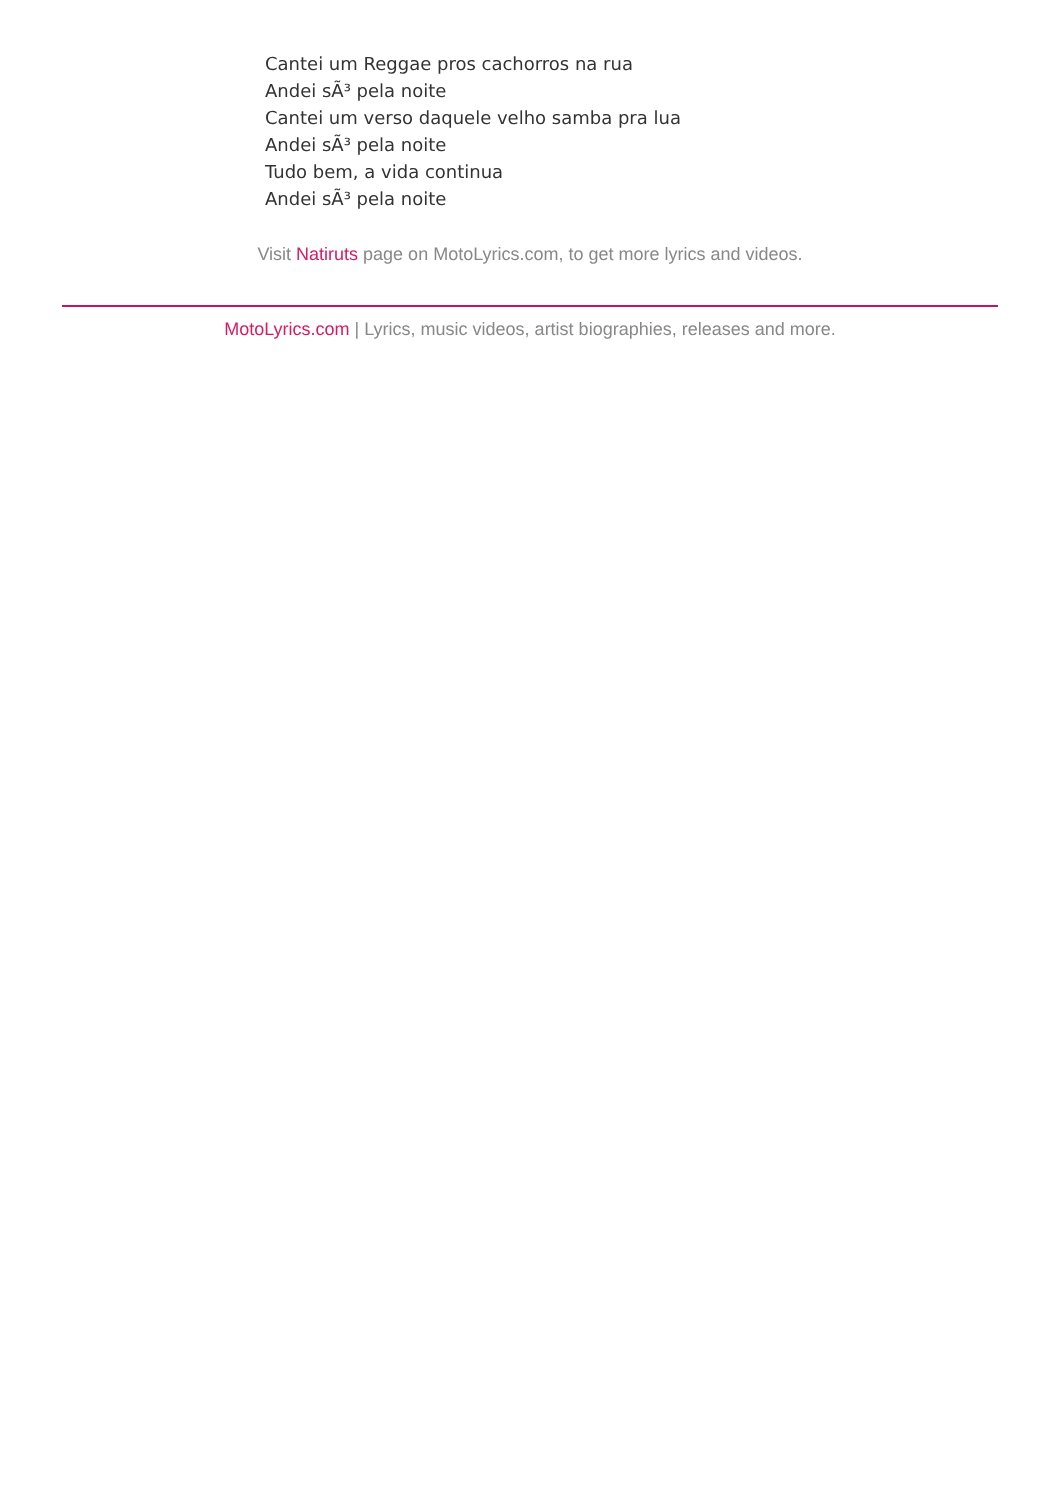Cantei um Reggae pros cachorros na rua
Andei sÃ³ pela noite
Cantei um verso daquele velho samba pra lua
Andei sÃ³ pela noite
Tudo bem, a vida continua
Andei sÃ³ pela noite
Visit Natiruts page on MotoLyrics.com, to get more lyrics and videos.
MotoLyrics.com | Lyrics, music videos, artist biographies, releases and more.